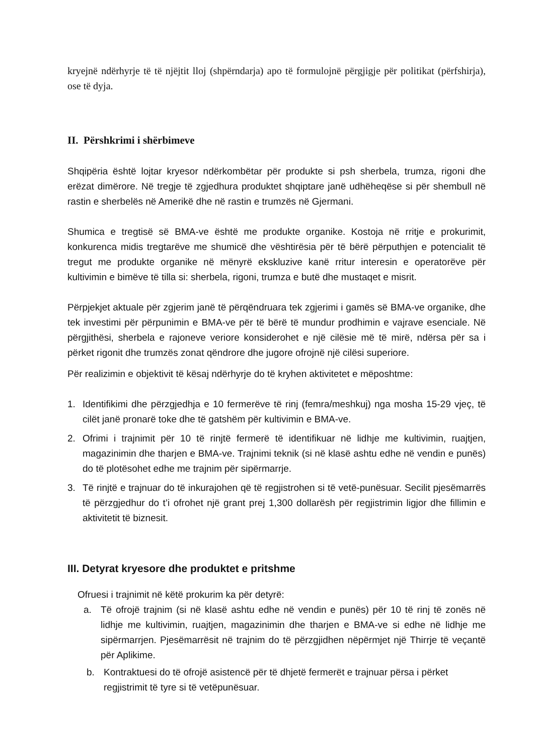kryejnë ndërhyrje të të njëjtit lloj (shpërndarja) apo të formulojnë përgjigje për politikat (përfshirja), ose të dyja.
II. Përshkrimi i shërbimeve
Shqipëria është lojtar kryesor ndërkombëtar për produkte si psh sherbela, trumza, rigoni dhe erëzat dimërore. Në tregje të zgjedhura produktet shqiptare janë udhëheqëse si për shembull në rastin e sherbelës në Amerikë dhe në rastin e trumzës në Gjermani.
Shumica e tregtisë së BMA-ve është me produkte organike. Kostoja në rritje e prokurimit, konkurenca midis tregtarëve me shumicë dhe vështirësia për të bërë përputhjen e potencialit të tregut me produkte organike në mënyrë ekskluzive kanë rritur interesin e operatorëve për kultivimin e bimëve të tilla si: sherbela, rigoni, trumza e butë dhe mustaqet e misrit.
Përpjekjet aktuale për zgjerim janë të përqëndruara tek zgjerimi i gamës së BMA-ve organike, dhe tek investimi për përpunimin e BMA-ve për të bërë të mundur prodhimin e vajrave esenciale. Në përgjithësi, sherbela e rajoneve veriore konsiderohet e një cilësie më të mirë, ndërsa për sa i përket rigonit dhe trumzës zonat qëndrore dhe jugore ofrojnë një cilësi superiore.
Për realizimin e objektivit të kësaj ndërhyrje do të kryhen aktivitetet e mëposhtme:
1. Identifikimi dhe përzgjedhja e 10 fermerëve të rinj (femra/meshkuj) nga mosha 15-29 vjeç, të cilët janë pronarë toke dhe të gatshëm për kultivimin e BMA-ve.
2. Ofrimi i trajnimit për 10 të rinjtë fermerë të identifikuar në lidhje me kultivimin, ruajtjen, magazinimin dhe tharjen e BMA-ve. Trajnimi teknik (si në klasë ashtu edhe në vendin e punës) do të plotësohet edhe me trajnim për sipërmarrje.
3. Të rinjtë e trajnuar do të inkurajohen që të regjistrohen si të vetë-punësuar. Secilit pjesëmarrës të përzgjedhur do t’i ofrohet një grant prej 1,300 dollarësh për regjistrimin ligjor dhe fillimin e aktivitetit të biznesit.
III. Detyrat kryesore dhe produktet e pritshme
Ofruesi i trajnimit në këtë prokurim ka për detyrë:
a. Të ofrojë trajnim (si në klasë ashtu edhe në vendin e punës) për 10 të rinj të zonës në lidhje me kultivimin, ruajtjen, magazinimin dhe tharjen e BMA-ve si edhe në lidhje me sipërmarrjen. Pjesëmarrësit në trajnim do të përzgjidhen nëpërmjet një Thirrje të veçantë për Aplikime.
b. Kontraktuesi do të ofrojë asistencë për të dhjetë fermerët e trajnuar përsa i përket regjistrimit të tyre si të vetëpunësuar.